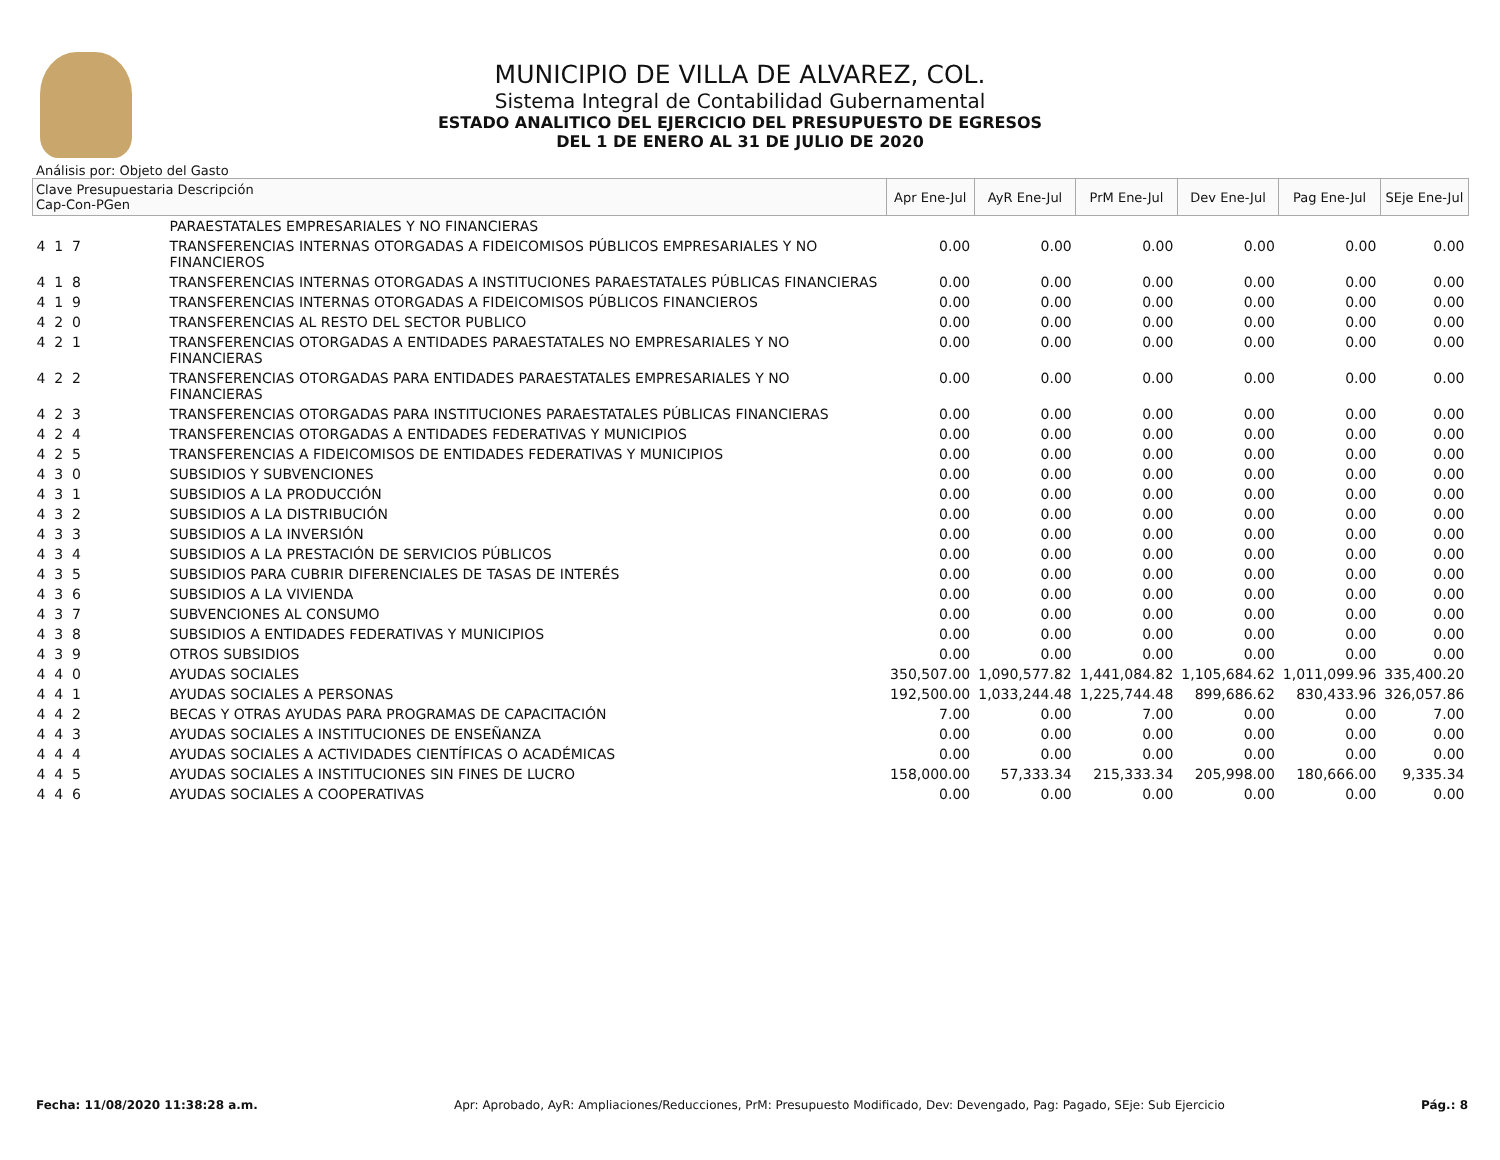MUNICIPIO DE VILLA DE ALVAREZ, COL.
Sistema Integral de Contabilidad Gubernamental
ESTADO ANALITICO DEL EJERCICIO DEL PRESUPUESTO DE EGRESOS
DEL 1 DE ENERO AL 31 DE JULIO DE 2020
Análisis por: Objeto del Gasto
| Clave Presupuestaria Descripción Cap-Con-PGen | | Apr Ene-Jul | AyR Ene-Jul | PrM Ene-Jul | Dev Ene-Jul | Pag Ene-Jul | SEje Ene-Jul |
| --- | --- | --- | --- | --- | --- | --- | --- |
| | PARAESTATALES EMPRESARIALES Y NO FINANCIERAS | | | | | | |
| 4 1 7 | TRANSFERENCIAS INTERNAS OTORGADAS A FIDEICOMISOS PÚBLICOS EMPRESARIALES Y NO FINANCIEROS | 0.00 | 0.00 | 0.00 | 0.00 | 0.00 | 0.00 |
| 4 1 8 | TRANSFERENCIAS INTERNAS OTORGADAS A INSTITUCIONES PARAESTATALES PÚBLICAS FINANCIERAS | 0.00 | 0.00 | 0.00 | 0.00 | 0.00 | 0.00 |
| 4 1 9 | TRANSFERENCIAS INTERNAS OTORGADAS A FIDEICOMISOS PÚBLICOS FINANCIEROS | 0.00 | 0.00 | 0.00 | 0.00 | 0.00 | 0.00 |
| 4 2 0 | TRANSFERENCIAS AL RESTO DEL SECTOR PUBLICO | 0.00 | 0.00 | 0.00 | 0.00 | 0.00 | 0.00 |
| 4 2 1 | TRANSFERENCIAS OTORGADAS A ENTIDADES PARAESTATALES NO EMPRESARIALES Y NO FINANCIERAS | 0.00 | 0.00 | 0.00 | 0.00 | 0.00 | 0.00 |
| 4 2 2 | TRANSFERENCIAS OTORGADAS PARA ENTIDADES PARAESTATALES EMPRESARIALES Y NO FINANCIERAS | 0.00 | 0.00 | 0.00 | 0.00 | 0.00 | 0.00 |
| 4 2 3 | TRANSFERENCIAS OTORGADAS PARA INSTITUCIONES PARAESTATALES PÚBLICAS FINANCIERAS | 0.00 | 0.00 | 0.00 | 0.00 | 0.00 | 0.00 |
| 4 2 4 | TRANSFERENCIAS OTORGADAS A ENTIDADES FEDERATIVAS Y MUNICIPIOS | 0.00 | 0.00 | 0.00 | 0.00 | 0.00 | 0.00 |
| 4 2 5 | TRANSFERENCIAS A FIDEICOMISOS DE ENTIDADES FEDERATIVAS Y MUNICIPIOS | 0.00 | 0.00 | 0.00 | 0.00 | 0.00 | 0.00 |
| 4 3 0 | SUBSIDIOS Y SUBVENCIONES | 0.00 | 0.00 | 0.00 | 0.00 | 0.00 | 0.00 |
| 4 3 1 | SUBSIDIOS A LA PRODUCCIÓN | 0.00 | 0.00 | 0.00 | 0.00 | 0.00 | 0.00 |
| 4 3 2 | SUBSIDIOS A LA DISTRIBUCIÓN | 0.00 | 0.00 | 0.00 | 0.00 | 0.00 | 0.00 |
| 4 3 3 | SUBSIDIOS A LA INVERSIÓN | 0.00 | 0.00 | 0.00 | 0.00 | 0.00 | 0.00 |
| 4 3 4 | SUBSIDIOS A LA PRESTACIÓN DE SERVICIOS PÚBLICOS | 0.00 | 0.00 | 0.00 | 0.00 | 0.00 | 0.00 |
| 4 3 5 | SUBSIDIOS PARA CUBRIR DIFERENCIALES DE TASAS DE INTERÉS | 0.00 | 0.00 | 0.00 | 0.00 | 0.00 | 0.00 |
| 4 3 6 | SUBSIDIOS A LA VIVIENDA | 0.00 | 0.00 | 0.00 | 0.00 | 0.00 | 0.00 |
| 4 3 7 | SUBVENCIONES AL CONSUMO | 0.00 | 0.00 | 0.00 | 0.00 | 0.00 | 0.00 |
| 4 3 8 | SUBSIDIOS A ENTIDADES FEDERATIVAS Y MUNICIPIOS | 0.00 | 0.00 | 0.00 | 0.00 | 0.00 | 0.00 |
| 4 3 9 | OTROS SUBSIDIOS | 0.00 | 0.00 | 0.00 | 0.00 | 0.00 | 0.00 |
| 4 4 0 | AYUDAS SOCIALES | 350,507.00 | 1,090,577.82 | 1,441,084.82 | 1,105,684.62 | 1,011,099.96 | 335,400.20 |
| 4 4 1 | AYUDAS SOCIALES A PERSONAS | 192,500.00 | 1,033,244.48 | 1,225,744.48 | 899,686.62 | 830,433.96 | 326,057.86 |
| 4 4 2 | BECAS Y OTRAS AYUDAS PARA PROGRAMAS DE CAPACITACIÓN | 7.00 | 0.00 | 7.00 | 0.00 | 0.00 | 7.00 |
| 4 4 3 | AYUDAS SOCIALES A INSTITUCIONES DE ENSEÑANZA | 0.00 | 0.00 | 0.00 | 0.00 | 0.00 | 0.00 |
| 4 4 4 | AYUDAS SOCIALES A ACTIVIDADES CIENTÍFICAS O ACADÉMICAS | 0.00 | 0.00 | 0.00 | 0.00 | 0.00 | 0.00 |
| 4 4 5 | AYUDAS SOCIALES A INSTITUCIONES SIN FINES DE LUCRO | 158,000.00 | 57,333.34 | 215,333.34 | 205,998.00 | 180,666.00 | 9,335.34 |
| 4 4 6 | AYUDAS SOCIALES A COOPERATIVAS | 0.00 | 0.00 | 0.00 | 0.00 | 0.00 | 0.00 |
Fecha: 11/08/2020 11:38:28 a.m. Apr: Aprobado, AyR: Ampliaciones/Reducciones, PrM: Presupuesto Modificado, Dev: Devengado, Pag: Pagado, SEje: Sub Ejercicio Pág.: 8